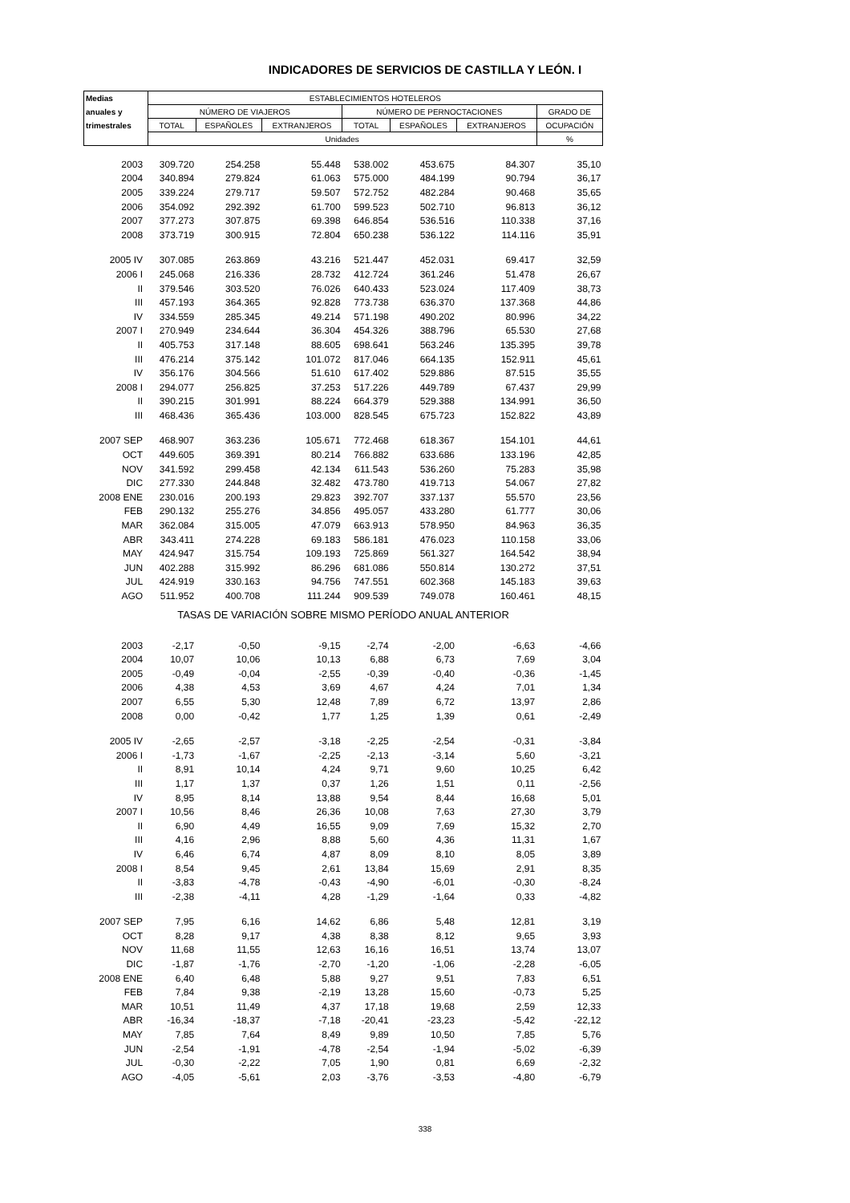INDICADORES DE SERVICIOS DE CASTILLA Y LEÓN. I
| Medias | ESTABLECIMIENTOS HOTELEROS | | | | | | |
| --- | --- | --- | --- | --- | --- | --- | --- |
| anuales y | NÚMERO DE VIAJEROS | | | NÚMERO DE PERNOCTACIONES | | | GRADO DE |
| trimestrales | TOTAL | ESPAÑOLES | EXTRANJEROS | TOTAL | ESPAÑOLES | EXTRANJEROS | OCUPACIÓN |
| | Unidades | | | | | | % |
| 2003 | 309.720 | 254.258 | 55.448 | 538.002 | 453.675 | 84.307 | 35,10 |
| 2004 | 340.894 | 279.824 | 61.063 | 575.000 | 484.199 | 90.794 | 36,17 |
| 2005 | 339.224 | 279.717 | 59.507 | 572.752 | 482.284 | 90.468 | 35,65 |
| 2006 | 354.092 | 292.392 | 61.700 | 599.523 | 502.710 | 96.813 | 36,12 |
| 2007 | 377.273 | 307.875 | 69.398 | 646.854 | 536.516 | 110.338 | 37,16 |
| 2008 | 373.719 | 300.915 | 72.804 | 650.238 | 536.122 | 114.116 | 35,91 |
| 2005 IV | 307.085 | 263.869 | 43.216 | 521.447 | 452.031 | 69.417 | 32,59 |
| 2006 I | 245.068 | 216.336 | 28.732 | 412.724 | 361.246 | 51.478 | 26,67 |
| II | 379.546 | 303.520 | 76.026 | 640.433 | 523.024 | 117.409 | 38,73 |
| III | 457.193 | 364.365 | 92.828 | 773.738 | 636.370 | 137.368 | 44,86 |
| IV | 334.559 | 285.345 | 49.214 | 571.198 | 490.202 | 80.996 | 34,22 |
| 2007 I | 270.949 | 234.644 | 36.304 | 454.326 | 388.796 | 65.530 | 27,68 |
| II | 405.753 | 317.148 | 88.605 | 698.641 | 563.246 | 135.395 | 39,78 |
| III | 476.214 | 375.142 | 101.072 | 817.046 | 664.135 | 152.911 | 45,61 |
| IV | 356.176 | 304.566 | 51.610 | 617.402 | 529.886 | 87.515 | 35,55 |
| 2008 I | 294.077 | 256.825 | 37.253 | 517.226 | 449.789 | 67.437 | 29,99 |
| II | 390.215 | 301.991 | 88.224 | 664.379 | 529.388 | 134.991 | 36,50 |
| III | 468.436 | 365.436 | 103.000 | 828.545 | 675.723 | 152.822 | 43,89 |
| 2007 SEP | 468.907 | 363.236 | 105.671 | 772.468 | 618.367 | 154.101 | 44,61 |
| OCT | 449.605 | 369.391 | 80.214 | 766.882 | 633.686 | 133.196 | 42,85 |
| NOV | 341.592 | 299.458 | 42.134 | 611.543 | 536.260 | 75.283 | 35,98 |
| DIC | 277.330 | 244.848 | 32.482 | 473.780 | 419.713 | 54.067 | 27,82 |
| 2008 ENE | 230.016 | 200.193 | 29.823 | 392.707 | 337.137 | 55.570 | 23,56 |
| FEB | 290.132 | 255.276 | 34.856 | 495.057 | 433.280 | 61.777 | 30,06 |
| MAR | 362.084 | 315.005 | 47.079 | 663.913 | 578.950 | 84.963 | 36,35 |
| ABR | 343.411 | 274.228 | 69.183 | 586.181 | 476.023 | 110.158 | 33,06 |
| MAY | 424.947 | 315.754 | 109.193 | 725.869 | 561.327 | 164.542 | 38,94 |
| JUN | 402.288 | 315.992 | 86.296 | 681.086 | 550.814 | 130.272 | 37,51 |
| JUL | 424.919 | 330.163 | 94.756 | 747.551 | 602.368 | 145.183 | 39,63 |
| AGO | 511.952 | 400.708 | 111.244 | 909.539 | 749.078 | 160.461 | 48,15 |
| TASAS DE VARIACIÓN SOBRE MISMO PERÍODO ANUAL ANTERIOR | | | | | | | |
| 2003 | -2,17 | -0,50 | -9,15 | -2,74 | -2,00 | -6,63 | -4,66 |
| 2004 | 10,07 | 10,06 | 10,13 | 6,88 | 6,73 | 7,69 | 3,04 |
| 2005 | -0,49 | -0,04 | -2,55 | -0,39 | -0,40 | -0,36 | -1,45 |
| 2006 | 4,38 | 4,53 | 3,69 | 4,67 | 4,24 | 7,01 | 1,34 |
| 2007 | 6,55 | 5,30 | 12,48 | 7,89 | 6,72 | 13,97 | 2,86 |
| 2008 | 0,00 | -0,42 | 1,77 | 1,25 | 1,39 | 0,61 | -2,49 |
| 2005 IV | -2,65 | -2,57 | -3,18 | -2,25 | -2,54 | -0,31 | -3,84 |
| 2006 I | -1,73 | -1,67 | -2,25 | -2,13 | -3,14 | 5,60 | -3,21 |
| II | 8,91 | 10,14 | 4,24 | 9,71 | 9,60 | 10,25 | 6,42 |
| III | 1,17 | 1,37 | 0,37 | 1,26 | 1,51 | 0,11 | -2,56 |
| IV | 8,95 | 8,14 | 13,88 | 9,54 | 8,44 | 16,68 | 5,01 |
| 2007 I | 10,56 | 8,46 | 26,36 | 10,08 | 7,63 | 27,30 | 3,79 |
| II | 6,90 | 4,49 | 16,55 | 9,09 | 7,69 | 15,32 | 2,70 |
| III | 4,16 | 2,96 | 8,88 | 5,60 | 4,36 | 11,31 | 1,67 |
| IV | 6,46 | 6,74 | 4,87 | 8,09 | 8,10 | 8,05 | 3,89 |
| 2008 I | 8,54 | 9,45 | 2,61 | 13,84 | 15,69 | 2,91 | 8,35 |
| II | -3,83 | -4,78 | -0,43 | -4,90 | -6,01 | -0,30 | -8,24 |
| III | -2,38 | -4,11 | 4,28 | -1,29 | -1,64 | 0,33 | -4,82 |
| 2007 SEP | 7,95 | 6,16 | 14,62 | 6,86 | 5,48 | 12,81 | 3,19 |
| OCT | 8,28 | 9,17 | 4,38 | 8,38 | 8,12 | 9,65 | 3,93 |
| NOV | 11,68 | 11,55 | 12,63 | 16,16 | 16,51 | 13,74 | 13,07 |
| DIC | -1,87 | -1,76 | -2,70 | -1,20 | -1,06 | -2,28 | -6,05 |
| 2008 ENE | 6,40 | 6,48 | 5,88 | 9,27 | 9,51 | 7,83 | 6,51 |
| FEB | 7,84 | 9,38 | -2,19 | 13,28 | 15,60 | -0,73 | 5,25 |
| MAR | 10,51 | 11,49 | 4,37 | 17,18 | 19,68 | 2,59 | 12,33 |
| ABR | -16,34 | -18,37 | -7,18 | -20,41 | -23,23 | -5,42 | -22,12 |
| MAY | 7,85 | 7,64 | 8,49 | 9,89 | 10,50 | 7,85 | 5,76 |
| JUN | -2,54 | -1,91 | -4,78 | -2,54 | -1,94 | -5,02 | -6,39 |
| JUL | -0,30 | -2,22 | 7,05 | 1,90 | 0,81 | 6,69 | -2,32 |
| AGO | -4,05 | -5,61 | 2,03 | -3,76 | -3,53 | -4,80 | -6,79 |
338